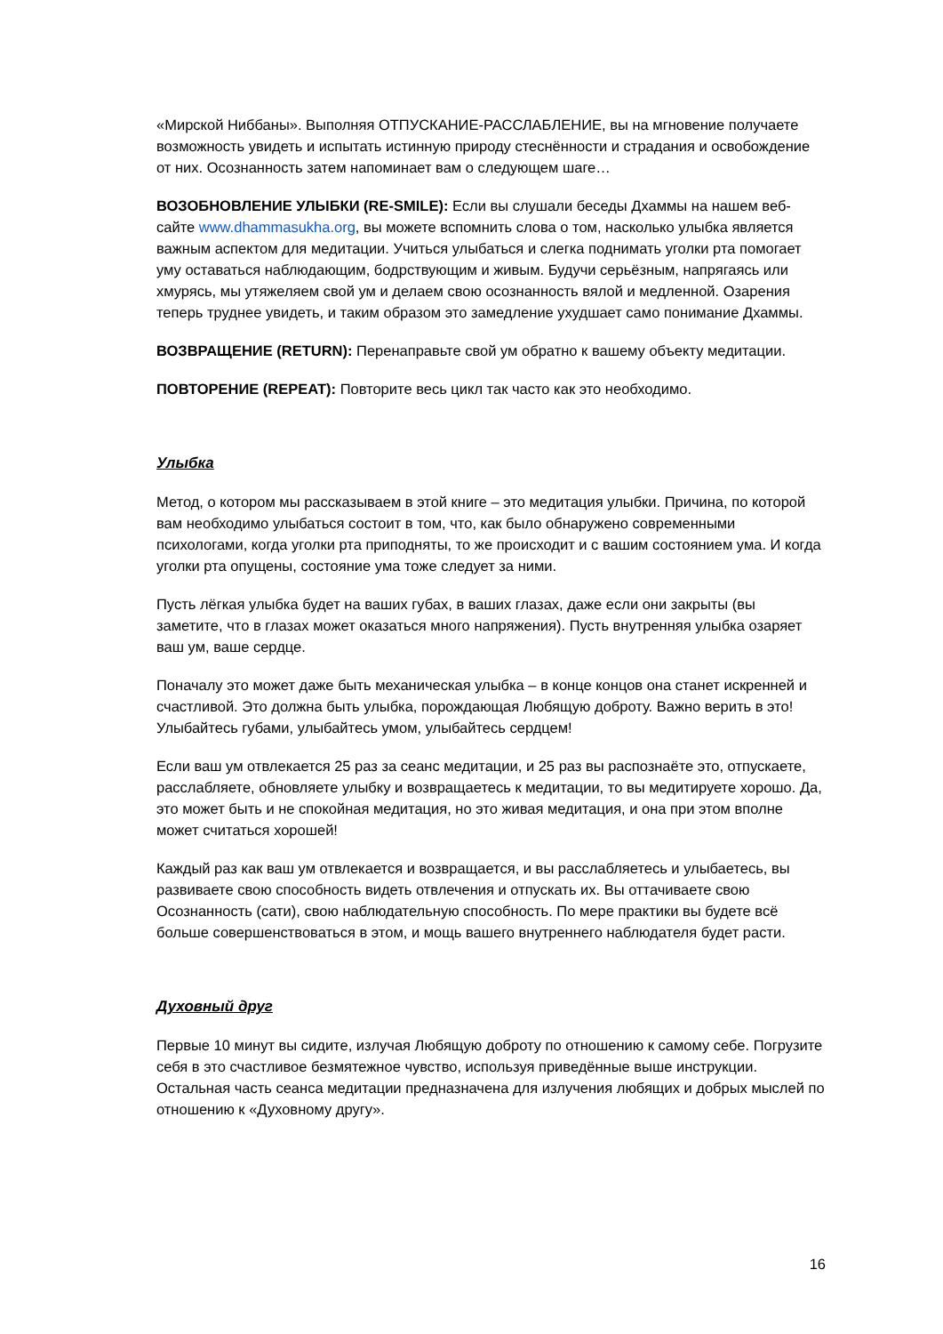«Мирской Ниббаны». Выполняя ОТПУСКАНИЕ-РАССЛАБЛЕНИЕ, вы на мгновение получаете возможность увидеть и испытать истинную природу стеснённости и страдания и освобождение от них. Осознанность затем напоминает вам о следующем шаге…
ВОЗОБНОВЛЕНИЕ УЛЫБКИ (RE-SMILE): Если вы слушали беседы Дхаммы на нашем веб-сайте www.dhammasukha.org, вы можете вспомнить слова о том, насколько улыбка является важным аспектом для медитации. Учиться улыбаться и слегка поднимать уголки рта помогает уму оставаться наблюдающим, бодрствующим и живым. Будучи серьёзным, напрягаясь или хмурясь, мы утяжеляем свой ум и делаем свою осознанность вялой и медленной. Озарения теперь труднее увидеть, и таким образом это замедление ухудшает само понимание Дхаммы.
ВОЗВРАЩЕНИЕ (RETURN): Перенаправьте свой ум обратно к вашему объекту медитации.
ПОВТОРЕНИЕ (REPEAT): Повторите весь цикл так часто как это необходимо.
Улыбка
Метод, о котором мы рассказываем в этой книге – это медитация улыбки. Причина, по которой вам необходимо улыбаться состоит в том, что, как было обнаружено современными психологами, когда уголки рта приподняты, то же происходит и с вашим состоянием ума. И когда уголки рта опущены, состояние ума тоже следует за ними.
Пусть лёгкая улыбка будет на ваших губах, в ваших глазах, даже если они закрыты (вы заметите, что в глазах может оказаться много напряжения). Пусть внутренняя улыбка озаряет ваш ум, ваше сердце.
Поначалу это может даже быть механическая улыбка – в конце концов она станет искренней и счастливой. Это должна быть улыбка, порождающая Любящую доброту. Важно верить в это! Улыбайтесь губами, улыбайтесь умом, улыбайтесь сердцем!
Если ваш ум отвлекается 25 раз за сеанс медитации, и 25 раз вы распознаёте это, отпускаете, расслабляете, обновляете улыбку и возвращаетесь к медитации, то вы медитируете хорошо. Да, это может быть и не спокойная медитация, но это живая медитация, и она при этом вполне может считаться хорошей!
Каждый раз как ваш ум отвлекается и возвращается, и вы расслабляетесь и улыбаетесь, вы развиваете свою способность видеть отвлечения и отпускать их. Вы оттачиваете свою Осознанность (сати), свою наблюдательную способность. По мере практики вы будете всё больше совершенствоваться в этом, и мощь вашего внутреннего наблюдателя будет расти.
Духовный друг
Первые 10 минут вы сидите, излучая Любящую доброту по отношению к самому себе. Погрузите себя в это счастливое безмятежное чувство, используя приведённые выше инструкции. Остальная часть сеанса медитации предназначена для излучения любящих и добрых мыслей по отношению к «Духовному другу».
16